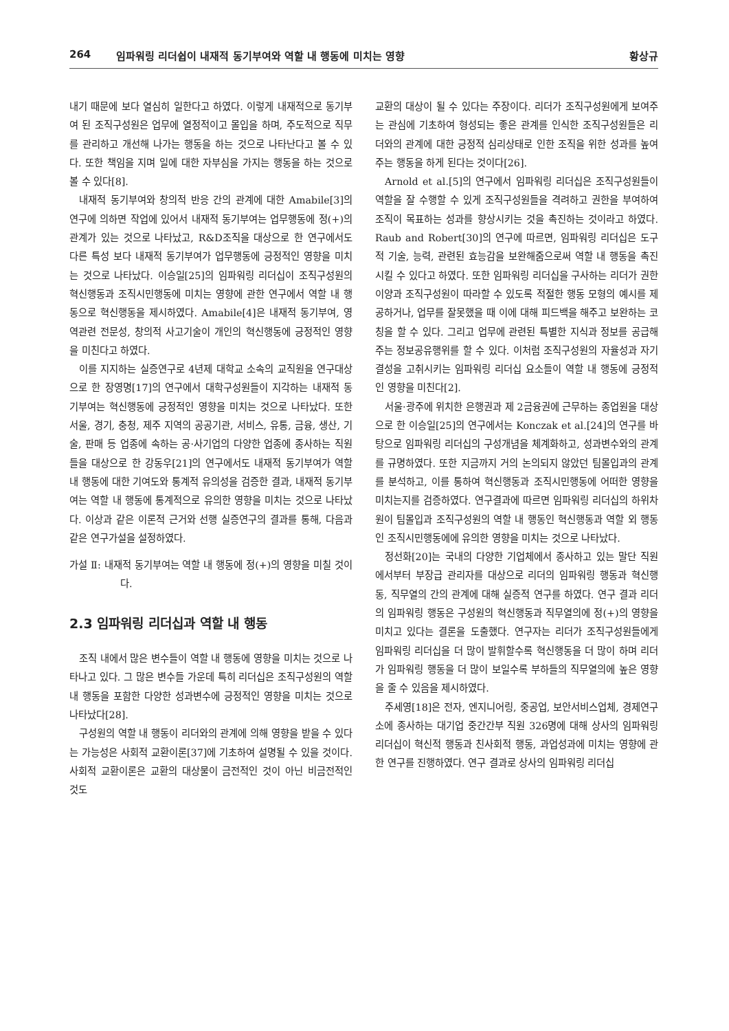264 임파워링 리더쉽이 내재적 동기부여와 역할 내 행동에 미치는 영향 황상규
내기 때문에 보다 열심히 일한다고 하였다. 이렇게 내재적으로 동기부여 된 조직구성원은 업무에 열정적이고 몰입을 하며, 주도적으로 직무를 관리하고 개선해 나가는 행동을 하는 것으로 나타난다고 볼 수 있다. 또한 책임을 지며 일에 대한 자부심을 가지는 행동을 하는 것으로 볼 수 있다[8].
내재적 동기부여와 창의적 반응 간의 관계에 대한 Amabile[3]의 연구에 의하면 작업에 있어서 내재적 동기부여는 업무행동에 정(+)의 관계가 있는 것으로 나타났고, R&D조직을 대상으로 한 연구에서도 다른 특성 보다 내재적 동기부여가 업무행동에 긍정적인 영향을 미치는 것으로 나타났다. 이승일[25]의 임파워링 리더십이 조직구성원의 혁신행동과 조직시민행동에 미치는 영향에 관한 연구에서 역할 내 행동으로 혁신행동을 제시하였다. Amabile[4]은 내재적 동기부여, 영역관련 전문성, 창의적 사고기술이 개인의 혁신행동에 긍정적인 영향을 미친다고 하였다.
이를 지지하는 실증연구로 4년제 대학교 소속의 교직원을 연구대상으로 한 장영명[17]의 연구에서 대학구성원들이 지각하는 내재적 동기부여는 혁신행동에 긍정적인 영향을 미치는 것으로 나타났다. 또한 서울, 경기, 충청, 제주 지역의 공공기관, 서비스, 유통, 금융, 생산, 기술, 판매 등 업종에 속하는 공·사기업의 다양한 업종에 종사하는 직원들을 대상으로 한 강동우[21]의 연구에서도 내재적 동기부여가 역할 내 행동에 대한 기여도와 통계적 유의성을 검증한 결과, 내재적 동기부여는 역할 내 행동에 통계적으로 유의한 영향을 미치는 것으로 나타났다. 이상과 같은 이론적 근거와 선행 실증연구의 결과를 통해, 다음과 같은 연구가설을 설정하였다.
가설 Ⅱ: 내재적 동기부여는 역할 내 행동에 정(+)의 영향을 미칠 것이다.
2.3 임파워링 리더십과 역할 내 행동
조직 내에서 많은 변수들이 역할 내 행동에 영향을 미치는 것으로 나타나고 있다. 그 많은 변수들 가운데 특히 리더십은 조직구성원의 역할 내 행동을 포함한 다양한 성과변수에 긍정적인 영향을 미치는 것으로 나타났다[28].
구성원의 역할 내 행동이 리더와의 관계에 의해 영향을 받을 수 있다는 가능성은 사회적 교환이론[37]에 기초하여 설명될 수 있을 것이다. 사회적 교환이론은 교환의 대상물이 금전적인 것이 아닌 비금전적인 것도
교환의 대상이 될 수 있다는 주장이다. 리더가 조직구성원에게 보여주는 관심에 기초하여 형성되는 좋은 관계를 인식한 조직구성원들은 리더와의 관계에 대한 긍정적 심리상태로 인한 조직을 위한 성과를 높여주는 행동을 하게 된다는 것이다[26].
Arnold et al.[5]의 연구에서 임파워링 리더십은 조직구성원들이 역할을 잘 수행할 수 있게 조직구성원들을 격려하고 권한을 부여하여 조직이 목표하는 성과를 향상시키는 것을 촉진하는 것이라고 하였다. Raub and Robert[30]의 연구에 따르면, 임파워링 리더십은 도구적 기술, 능력, 관련된 효능감을 보완해줌으로써 역할 내 행동을 촉진시킬 수 있다고 하였다. 또한 임파워링 리더십을 구사하는 리더가 권한이양과 조직구성원이 따라할 수 있도록 적절한 행동 모형의 예시를 제공하거나, 업무를 잘못했을 때 이에 대해 피드백을 해주고 보완하는 코칭을 할 수 있다. 그리고 업무에 관련된 특별한 지식과 정보를 공급해주는 정보공유행위를 할 수 있다. 이처럼 조직구성원의 자율성과 자기결성을 고취시키는 임파워링 리더십 요소들이 역할 내 행동에 긍정적인 영향을 미친다[2].
서울·광주에 위치한 은행권과 제 2금융권에 근무하는 종업원을 대상으로 한 이승일[25]의 연구에서는 Konczak et al.[24]의 연구를 바탕으로 임파워링 리더십의 구성개념을 체계화하고, 성과변수와의 관계를 규명하였다. 또한 지금까지 거의 논의되지 않았던 팀몰입과의 관계를 분석하고, 이를 통하여 혁신행동과 조직시민행동에 어떠한 영향을 미치는지를 검증하였다. 연구결과에 따르면 임파워링 리더십의 하위차원이 팀몰입과 조직구성원의 역할 내 행동인 혁신행동과 역할 외 행동인 조직시민행동에에 유의한 영향을 미치는 것으로 나타났다.
정선화[20]는 국내의 다양한 기업체에서 종사하고 있는 말단 직원에서부터 부장급 관리자를 대상으로 리더의 임파워링 행동과 혁신행동, 직무열의 간의 관계에 대해 실증적 연구를 하였다. 연구 결과 리더의 임파워링 행동은 구성원의 혁신행동과 직무열의에 정(+)의 영향을 미치고 있다는 결론을 도출했다. 연구자는 리더가 조직구성원들에게 임파워링 리더십을 더 많이 발휘할수록 혁신행동을 더 많이 하며 리더가 임파워링 행동을 더 많이 보일수록 부하들의 직무열의에 높은 영향을 줄 수 있음을 제시하였다.
주세영[18]은 전자, 엔지니어링, 중공업, 보안서비스업체, 경제연구소에 종사하는 대기업 중간간부 직원 326명에 대해 상사의 임파워링 리더십이 혁신적 행동과 친사회적 행동, 과업성과에 미치는 영향에 관한 연구를 진행하였다. 연구 결과로 상사의 임파워링 리더십